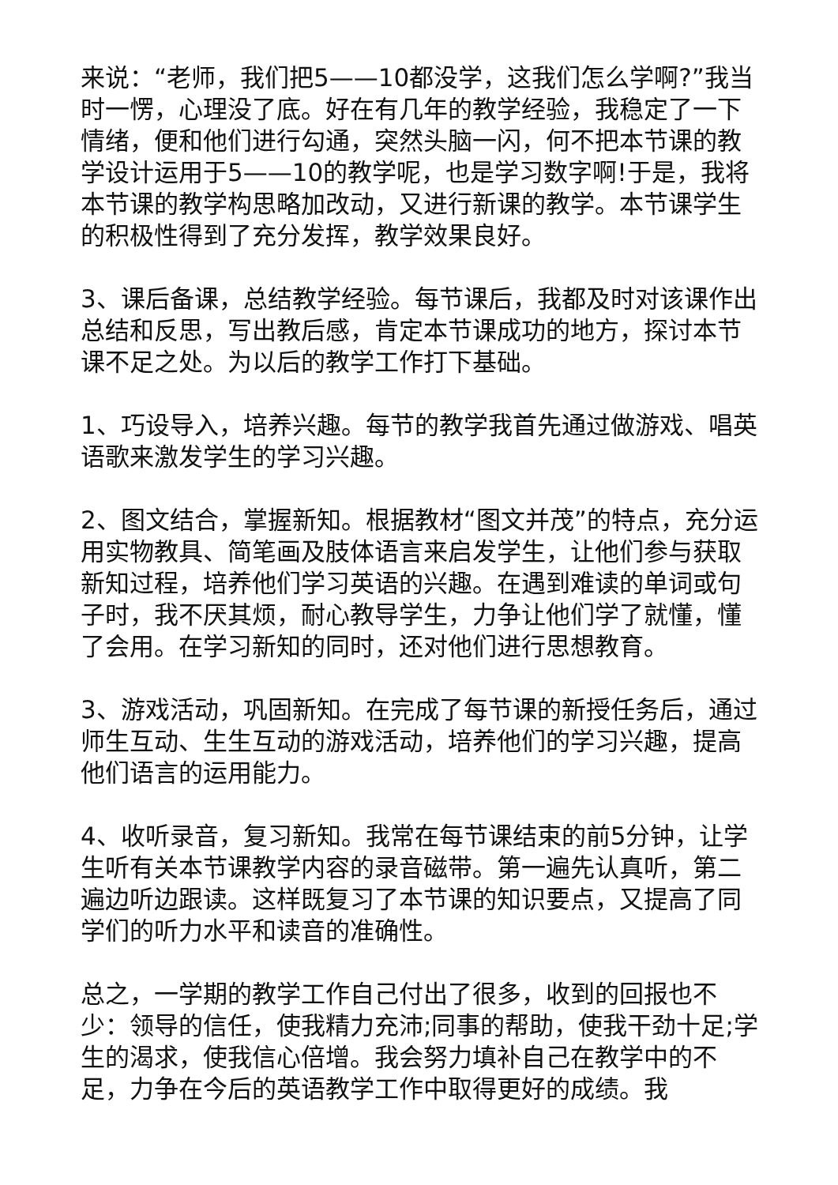来说：“老师，我们把5——10都没学，这我们怎么学啊?”我当时一愣，心理没了底。好在有几年的教学经验，我稳定了一下情绪，便和他们进行勾通，突然头脑一闪，何不把本节课的教学设计运用于5——10的教学呢，也是学习数字啊!于是，我将本节课的教学构思略加改动，又进行新课的教学。本节课学生的积极性得到了充分发挥，教学效果良好。
3、课后备课，总结教学经验。每节课后，我都及时对该课作出总结和反思，写出教后感，肯定本节课成功的地方，探讨本节课不足之处。为以后的教学工作打下基础。
1、巧设导入，培养兴趣。每节的教学我首先通过做游戏、唱英语歌来激发学生的学习兴趣。
2、图文结合，掌握新知。根据教材“图文并茂”的特点，充分运用实物教具、简笔画及肢体语言来启发学生，让他们参与获取新知过程，培养他们学习英语的兴趣。在遇到难读的单词或句子时，我不厌其烦，耐心教导学生，力争让他们学了就懂，懂了会用。在学习新知的同时，还对他们进行思想教育。
3、游戏活动，巩固新知。在完成了每节课的新授任务后，通过师生互动、生生互动的游戏活动，培养他们的学习兴趣，提高他们语言的运用能力。
4、收听录音，复习新知。我常在每节课结束的前5分钟，让学生听有关本节课教学内容的录音磁带。第一遍先认真听，第二遍边听边跟读。这样既复习了本节课的知识要点，又提高了同学们的听力水平和读音的准确性。
总之，一学期的教学工作自己付出了很多，收到的回报也不少：领导的信任，使我精力充沛;同事的帮助，使我干劲十足;学生的渴求，使我信心倍增。我会努力填补自己在教学中的不足，力争在今后的英语教学工作中取得更好的成绩。我